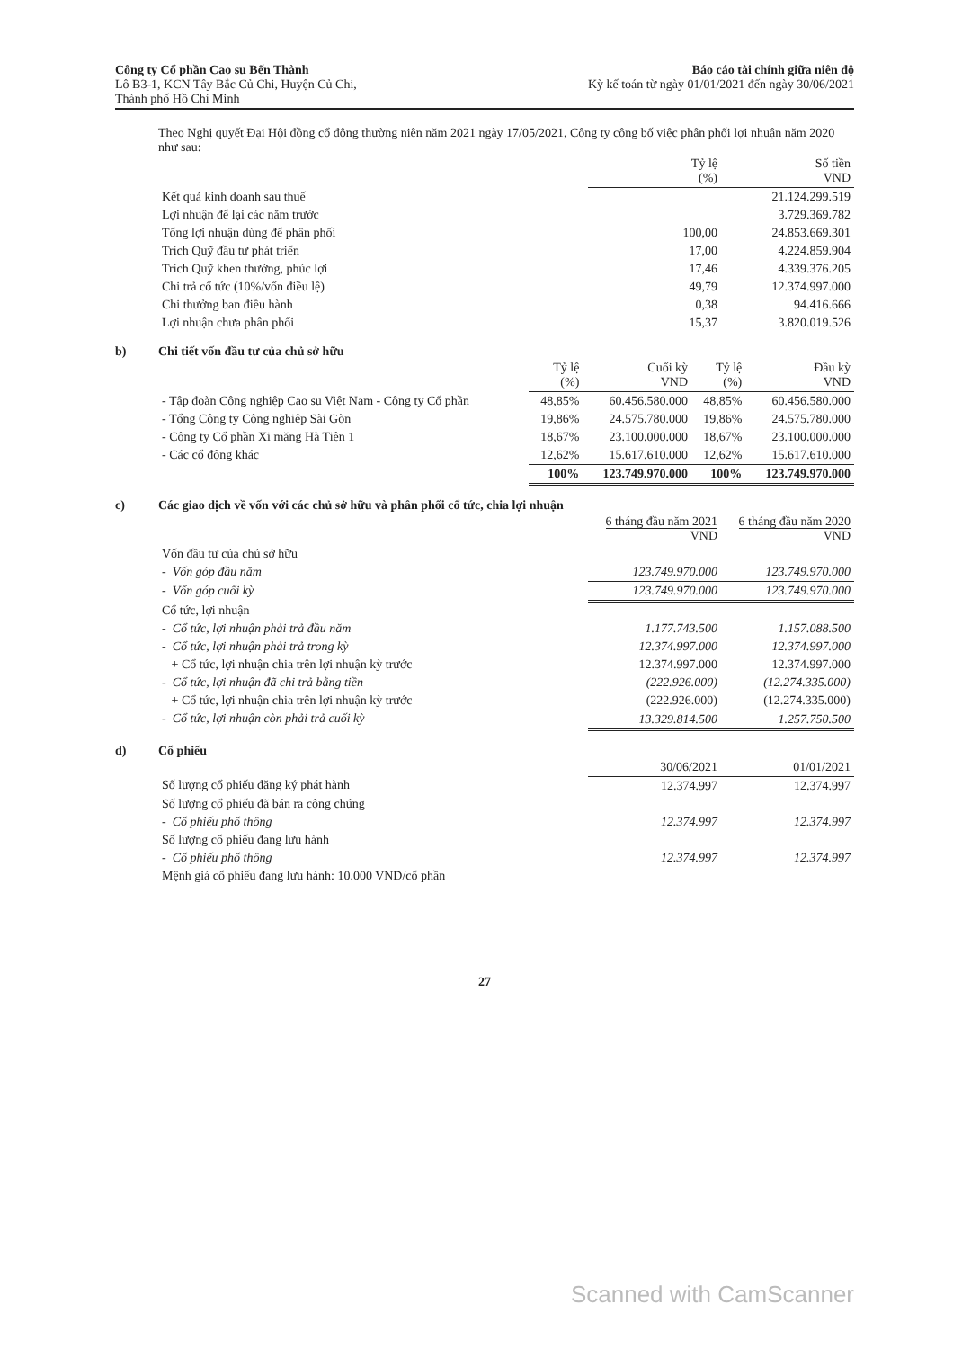Công ty Cổ phần Cao su Bến Thành
Lô B3-1, KCN Tây Bắc Củ Chi, Huyện Củ Chi,
Thành phố Hồ Chí Minh
Báo cáo tài chính giữa niên độ
Kỳ kế toán từ ngày 01/01/2021 đến ngày 30/06/2021
Theo Nghị quyết Đại Hội đồng cổ đông thường niên năm 2021 ngày 17/05/2021, Công ty công bố việc phân phối lợi nhuận năm 2020 như sau:
| | Tỷ lệ (%) | Số tiền VND |
| --- | --- | --- |
| Kết quả kinh doanh sau thuế | | 21.124.299.519 |
| Lợi nhuận để lại các năm trước | | 3.729.369.782 |
| Tổng lợi nhuận dùng để phân phối | 100,00 | 24.853.669.301 |
| Trích Quỹ đầu tư phát triển | 17,00 | 4.224.859.904 |
| Trích Quỹ khen thưởng, phúc lợi | 17,46 | 4.339.376.205 |
| Chi trả cổ tức (10%/vốn điều lệ) | 49,79 | 12.374.997.000 |
| Chi thưởng ban điều hành | 0,38 | 94.416.666 |
| Lợi nhuận chưa phân phối | 15,37 | 3.820.019.526 |
b) Chi tiết vốn đầu tư của chủ sở hữu
| | Tỷ lệ (%) | Cuối kỳ VND | Tỷ lệ (%) | Đầu kỳ VND |
| --- | --- | --- | --- | --- |
| - Tập đoàn Công nghiệp Cao su Việt Nam - Công ty Cổ phần | 48,85% | 60.456.580.000 | 48,85% | 60.456.580.000 |
| - Tổng Công ty Công nghiệp Sài Gòn | 19,86% | 24.575.780.000 | 19,86% | 24.575.780.000 |
| - Công ty Cổ phần Xi măng Hà Tiên 1 | 18,67% | 23.100.000.000 | 18,67% | 23.100.000.000 |
| - Các cổ đông khác | 12,62% | 15.617.610.000 | 12,62% | 15.617.610.000 |
| | 100% | 123.749.970.000 | 100% | 123.749.970.000 |
c) Các giao dịch về vốn với các chủ sở hữu và phân phối cổ tức, chia lợi nhuận
| | 6 tháng đầu năm 2021 VND | 6 tháng đầu năm 2020 VND |
| --- | --- | --- |
| Vốn đầu tư của chủ sở hữu | | |
| - Vốn góp đầu năm | 123.749.970.000 | 123.749.970.000 |
| - Vốn góp cuối kỳ | 123.749.970.000 | 123.749.970.000 |
| Cổ tức, lợi nhuận | | |
| - Cổ tức, lợi nhuận phải trả đầu năm | 1.177.743.500 | 1.157.088.500 |
| - Cổ tức, lợi nhuận phải trả trong kỳ | 12.374.997.000 | 12.374.997.000 |
| + Cổ tức, lợi nhuận chia trên lợi nhuận kỳ trước | 12.374.997.000 | 12.374.997.000 |
| - Cổ tức, lợi nhuận đã chi trả bằng tiền | (222.926.000) | (12.274.335.000) |
| + Cổ tức, lợi nhuận chia trên lợi nhuận kỳ trước | (222.926.000) | (12.274.335.000) |
| - Cổ tức, lợi nhuận còn phải trả cuối kỳ | 13.329.814.500 | 1.257.750.500 |
d) Cổ phiếu
| | 30/06/2021 | 01/01/2021 |
| --- | --- | --- |
| Số lượng cổ phiếu đăng ký phát hành | 12.374.997 | 12.374.997 |
| Số lượng cổ phiếu đã bán ra công chúng | | |
| - Cổ phiếu phổ thông | 12.374.997 | 12.374.997 |
| Số lượng cổ phiếu đang lưu hành | | |
| - Cổ phiếu phổ thông | 12.374.997 | 12.374.997 |
| Mệnh giá cổ phiếu đang lưu hành: 10.000 VND/cổ phần | | |
27
Scanned with CamScanner